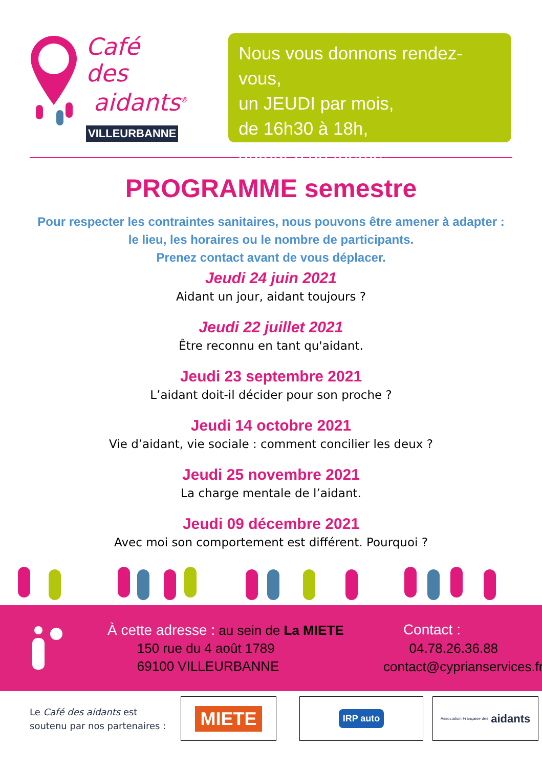Café des
aidants<sup>®</sup>
VILLEURBANNE
Nous vous donnons rendez-vous,
un JEUDI par mois,
de 16h30 à 18h,
autour d’un thème.
PROGRAMME semestre
Pour respecter les contraintes sanitaires, nous pouvons être amener à adapter :
le lieu, les horaires ou le nombre de participants.
Prenez contact avant de vous déplacer.
Jeudi 24 juin 2021
Aidant un jour, aidant toujours ?
Jeudi 22 juillet 2021
Être reconnu en tant qu'aidant.
Jeudi 23 septembre 2021
L’aidant doit-il décider pour son proche ?
Jeudi 14 octobre 2021
Vie d’aidant, vie sociale : comment concilier les deux ?
Jeudi 25 novembre 2021
La charge mentale de l’aidant.
Jeudi 09 décembre 2021
Avec moi son comportement est différent. Pourquoi ?
À cette adresse : au sein de La MIETE
150 rue du 4 août 1789
69100 VILLEURBANNE
Contact :
04.78.26.36.88
contact@cyprianservices.fr
Le Café des aidants est soutenu par nos partenaires :
MIETE
IRP auto
Association Française des aidants